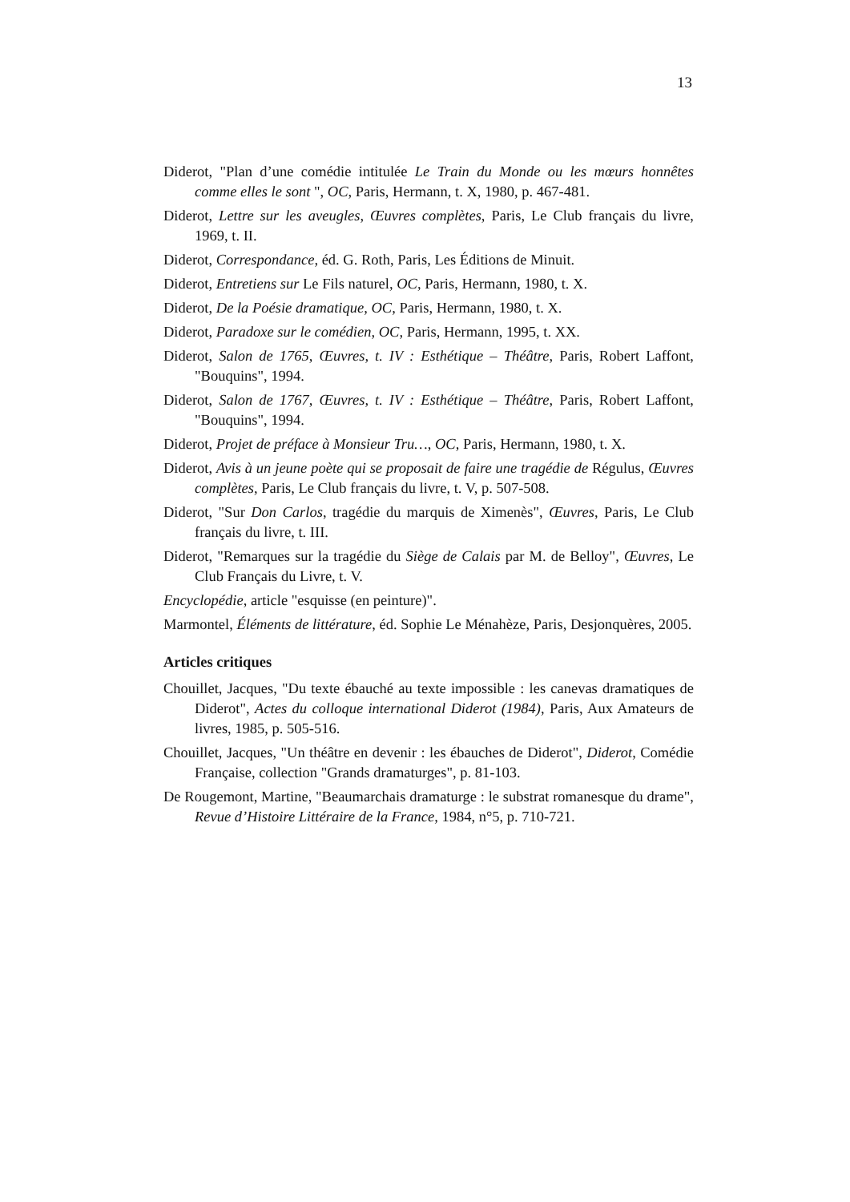13
Diderot, "Plan d’une comédie intitulée Le Train du Monde ou les mœurs honnêtes comme elles le sont ", OC, Paris, Hermann, t. X, 1980, p. 467-481.
Diderot, Lettre sur les aveugles, Œuvres complètes, Paris, Le Club français du livre, 1969, t. II.
Diderot, Correspondance, éd. G. Roth, Paris, Les Éditions de Minuit.
Diderot, Entretiens sur Le Fils naturel, OC, Paris, Hermann, 1980, t. X.
Diderot, De la Poésie dramatique, OC, Paris, Hermann, 1980, t. X.
Diderot, Paradoxe sur le comédien, OC, Paris, Hermann, 1995, t. XX.
Diderot, Salon de 1765, Œuvres, t. IV : Esthétique – Théâtre, Paris, Robert Laffont, "Bouquins", 1994.
Diderot, Salon de 1767, Œuvres, t. IV : Esthétique – Théâtre, Paris, Robert Laffont, "Bouquins", 1994.
Diderot, Projet de préface à Monsieur Tru…, OC, Paris, Hermann, 1980, t. X.
Diderot, Avis à un jeune poète qui se proposait de faire une tragédie de Régulus, Œuvres complètes, Paris, Le Club français du livre, t. V, p. 507-508.
Diderot, "Sur Don Carlos, tragédie du marquis de Ximenès", Œuvres, Paris, Le Club français du livre, t. III.
Diderot, "Remarques sur la tragédie du Siège de Calais par M. de Belloy", Œuvres, Le Club Français du Livre, t. V.
Encyclopédie, article "esquisse (en peinture)".
Marmontel, Éléments de littérature, éd. Sophie Le Ménahèze, Paris, Desjonquères, 2005.
Articles critiques
Chouillet, Jacques, "Du texte ébauché au texte impossible : les canevas dramatiques de Diderot", Actes du colloque international Diderot (1984), Paris, Aux Amateurs de livres, 1985, p. 505-516.
Chouillet, Jacques, "Un théâtre en devenir : les ébauches de Diderot", Diderot, Comédie Française, collection "Grands dramaturges", p. 81-103.
De Rougemont, Martine, "Beaumarchais dramaturge : le substrat romanesque du drame", Revue d’Histoire Littéraire de la France, 1984, n°5, p. 710-721.